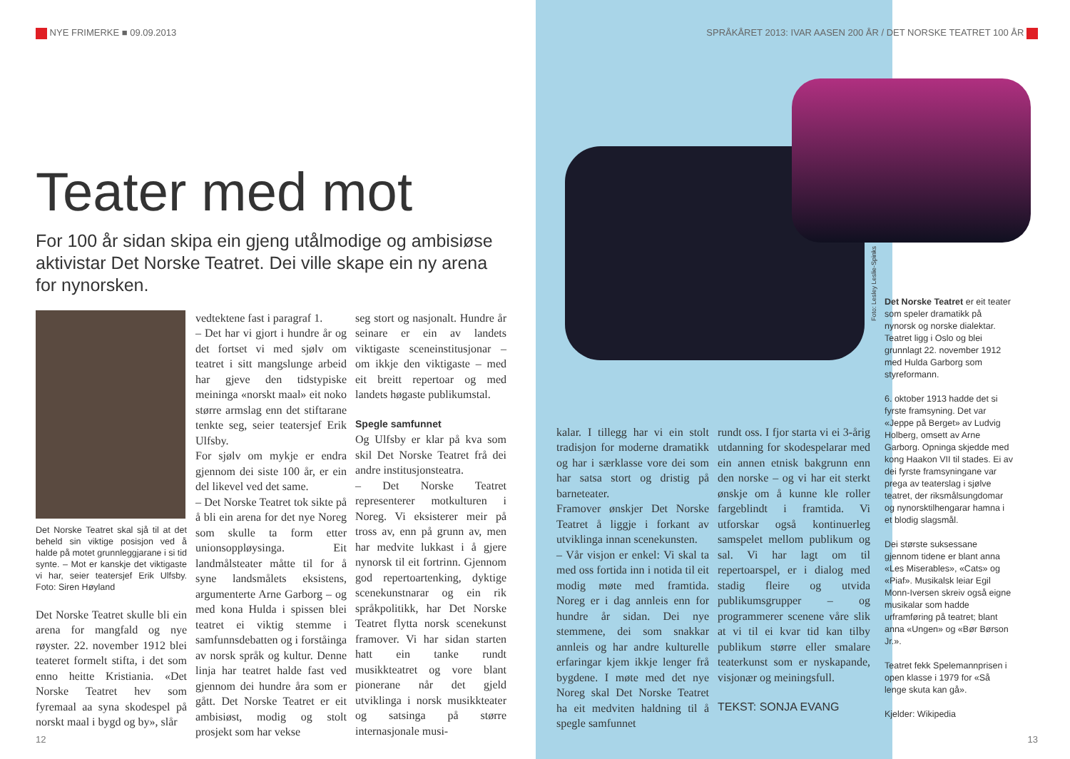NYE FRIMERKE ■ 09.09.2013
Teater med mot
For 100 år sidan skipa ein gjeng utålmodige og ambisiøse aktivistar Det Norske Teatret. Dei ville skape ein ny arena for nynorsken.
Det Norske Teatret skal sjå til at det beheld sin viktige posisjon ved å halde på motet grunnleggjarane i si tid synte. – Mot er kanskje det viktigaste vi har, seier teatersjef Erik Ulfsby. Foto: Siren Høyland
Det Norske Teatret skulle bli ein arena for mangfald og nye røyster. 22. november 1912 blei teateret formelt stifta, i det som enno heitte Kristiania. «Det Norske Teatret hev som fyremaal aa syna skodespel på norskt maal i bygd og by», slår
vedtektene fast i paragraf 1.
– Det har vi gjort i hundre år og det fortset vi med sjølv om teatret i sitt mangslunge arbeid har gjeve den tidstypiske meininga «norskt maal» eit noko større armslag enn det stiftarane tenkte seg, seier teatersjef Erik Ulfsby.
For sjølv om mykje er endra gjennom dei siste 100 år, er ein del likevel ved det same.
– Det Norske Teatret tok sikte på å bli ein arena for det nye Noreg som skulle ta form etter unionsoppløysinga. Eit landmålsteater måtte til for å syne landsmålets eksistens, argumenterte Arne Garborg – og med kona Hulda i spissen blei teatret ei viktig stemme i samfunnsdebatten og i forståinga av norsk språk og kultur. Denne linja har teatret halde fast ved gjennom dei hundre åra som er gått. Det Norske Teatret er eit ambisiøst, modig og stolt prosjekt som har vekse
seg stort og nasjonalt. Hundre år seinare er ein av landets viktigaste sceneinstitusjonar – om ikkje den viktigaste – med eit breitt repertoar og med landets høgaste publikumstal.
Spegle samfunnet
Og Ulfsby er klar på kva som skil Det Norske Teatret frå dei andre institusjonsteatra.
– Det Norske Teatret representerer motkulturen i Noreg. Vi eksisterer meir på tross av, enn på grunn av, men har medvite lukkast i å gjere nynorsk til eit fortrinn. Gjennom god repertoartenking, dyktige scenekunstnarar og ein rik språkpolitikk, har Det Norske Teatret flytta norsk scenekunst framover. Vi har sidan starten hatt ein tanke rundt musikkteatret og vore blant pionerane når det gjeld utviklinga i norsk musikkteater og satsinga på større internasjonale musi-
12
SPRÅKÅRET 2013: IVAR AASEN 200 ÅR / DET NORSKE TEATRET 100 ÅR
Foto: Lesley Leslie-Spinks
kalar. I tillegg har vi ein stolt tradisjon for moderne dramatikk og har i særklasse vore dei som har satsa stort og dristig på barneteater.
Framover ønskjer Det Norske Teatret å liggje i forkant av utviklinga innan scenekunsten.
– Vår visjon er enkel: Vi skal ta med oss fortida inn i notida til eit modig møte med framtida. Noreg er i dag annleis enn for hundre år sidan. Dei nye stemmene, dei som snakkar annleis og har andre kulturelle erfaringar kjem ikkje lenger frå bygdene. I møte med det nye Noreg skal Det Norske Teatret ha eit medviten haldning til å spegle samfunnet
rundt oss. I fjor starta vi ei 3-årig utdanning for skodespelarar med ein annen etnisk bakgrunn enn den norske – og vi har eit sterkt ønskje om å kunne kle roller fargeblindt i framtida. Vi utforskar også kontinuerleg samspelet mellom publikum og sal. Vi har lagt om til repertoarspel, er i dialog med stadig fleire og utvida publikumsgrupper – og programmerer scenene våre slik at vi til ei kvar tid kan tilby publikum større eller smalare teaterkunst som er nyskapande, visjonær og meiningsfull.
TEKST: SONJA EVANG
Det Norske Teatret er eit teater som speler dramatikk på nynorsk og norske dialektar. Teatret ligg i Oslo og blei grunnlagt 22. november 1912 med Hulda Garborg som styreformann.
6. oktober 1913 hadde det si fyrste framsyning. Det var «Jeppe på Berget» av Ludvig Holberg, omsett av Arne Garborg. Opninga skjedde med kong Haakon VII til stades. Ei av dei fyrste framsyningane var prega av teaterslag i sjølve teatret, der riksmålsungdomar og nynorsktilhengarar hamna i et blodig slagsmål.
Dei største suksessane gjennom tidene er blant anna «Les Miserables», «Cats» og «Piaf». Musikalsk leiar Egil Monn-Iversen skreiv også eigne musikalar som hadde urframføring på teatret; blant anna «Ungen» og «Bør Børson Jr.».
Teatret fekk Spelemannprisen i open klasse i 1979 for «Så lenge skuta kan gå».
Kjelder: Wikipedia
13